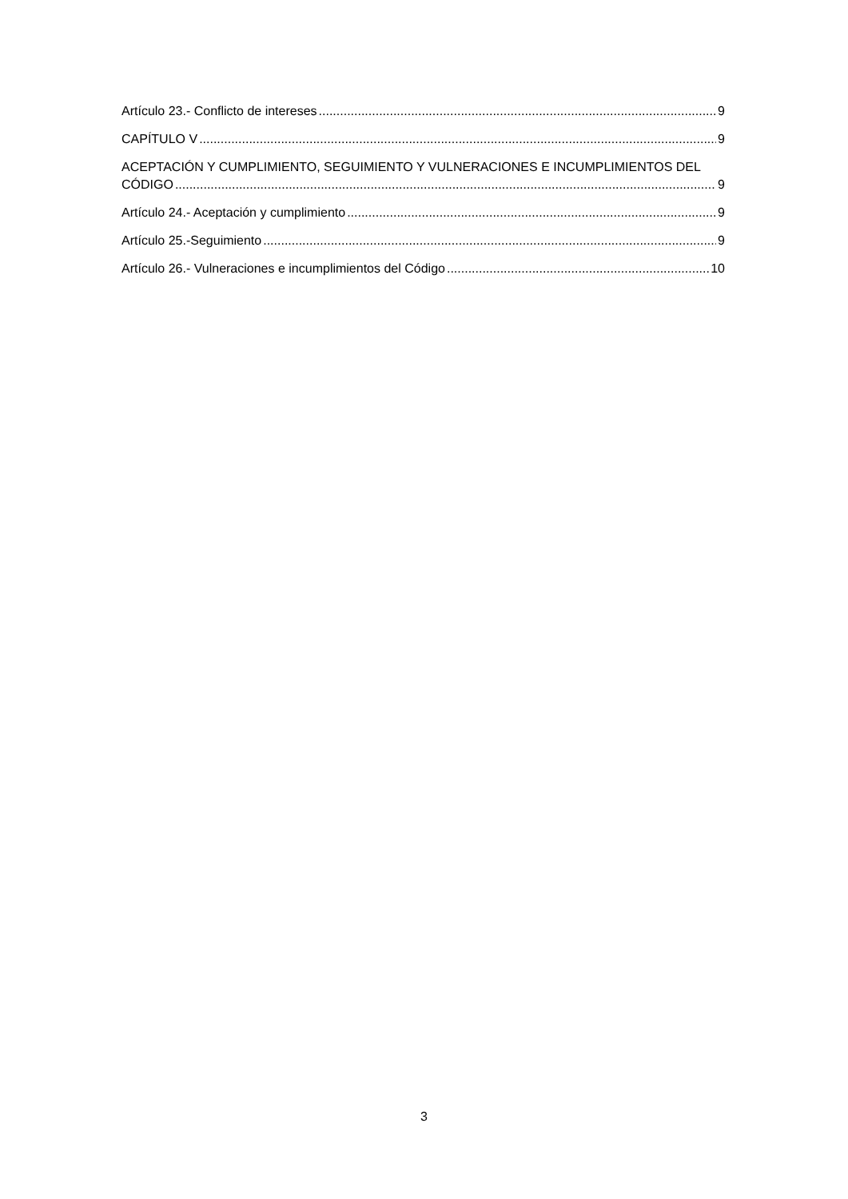Artículo 23.- Conflicto de intereses 9
CAPÍTULO V 9
ACEPTACIÓN Y CUMPLIMIENTO, SEGUIMIENTO Y VULNERACIONES E INCUMPLIMIENTOS DEL
CÓDIGO 9
Artículo 24.- Aceptación y cumplimiento 9
Artículo 25.-Seguimiento 9
Artículo 26.- Vulneraciones e incumplimientos del Código 10
3